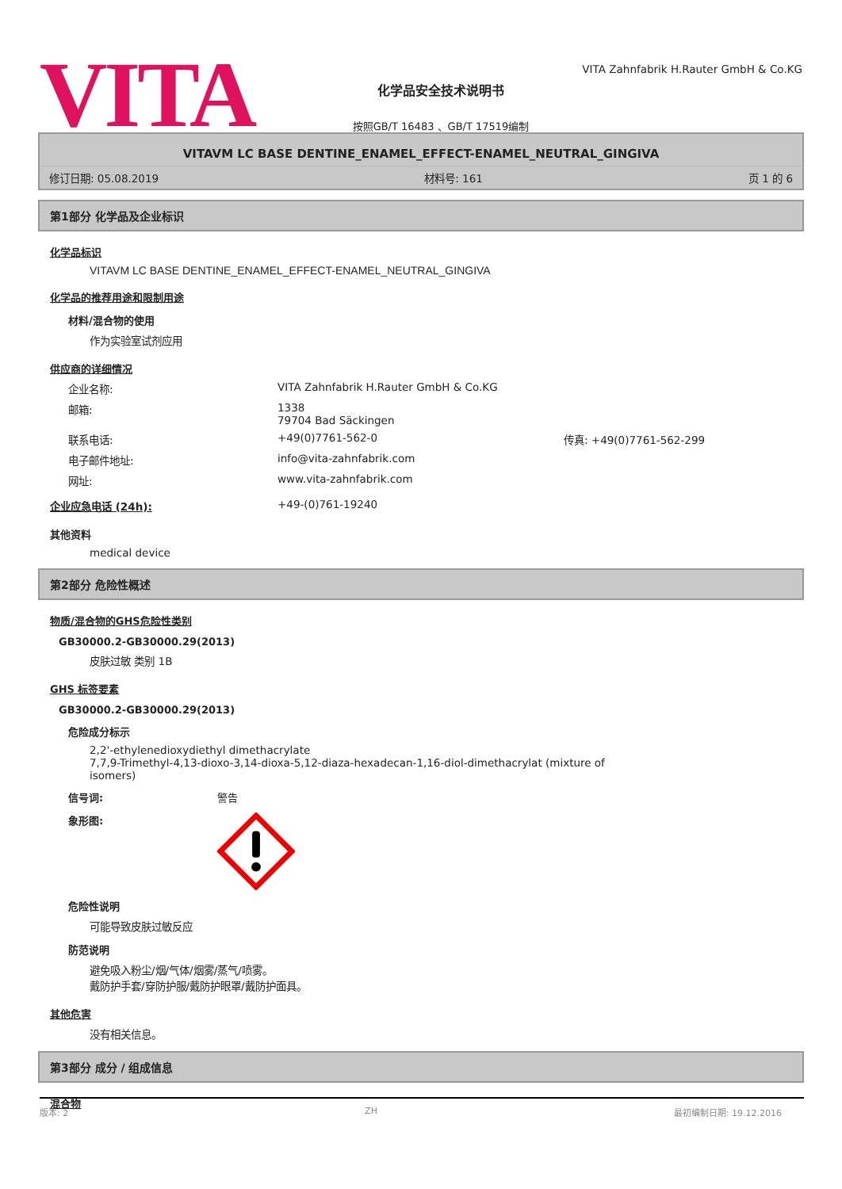VITA
化学品安全技术说明书
按照GB/T 16483 、GB/T 17519编制
VITA Zahnfabrik H.Rauter GmbH & Co.KG
VITAVM LC BASE DENTINE_ENAMEL_EFFECT-ENAMEL_NEUTRAL_GINGIVA
修订日期: 05.08.2019 材料号: 161 页 1 的 6
第1部分 化学品及企业标识
化学品标识
VITAVM LC BASE DENTINE_ENAMEL_EFFECT-ENAMEL_NEUTRAL_GINGIVA
化学品的推荐用途和限制用途
材料/混合物的使用
作为实验室试剂应用
供应商的详细情况
企业名称: VITA Zahnfabrik H.Rauter GmbH & Co.KG
邮箱: 1338
79704 Bad Säckingen
联系电话: +49(0)7761-562-0 传真: +49(0)7761-562-299
电子邮件地址: info@vita-zahnfabrik.com
网址: www.vita-zahnfabrik.com
企业应急电话 (24h): +49-(0)761-19240
其他资料
medical device
第2部分 危险性概述
物质/混合物的GHS危险性类别
GB30000.2-GB30000.29(2013)
皮肤过敏 类别 1B
GHS 标签要素
GB30000.2-GB30000.29(2013)
危险成分标示
2,2'-ethylenedioxydiethyl dimethacrylate
7,7,9-Trimethyl-4,13-dioxo-3,14-dioxa-5,12-diaza-hexadecan-1,16-diol-dimethacrylat (mixture of
isomers)
信号词: 警告
象形图:
危险性说明
可能导致皮肤过敏反应
防范说明
避免吸入粉尘/烟/气体/烟雾/蒸气/喷雾。
戴防护手套/穿防护服/戴防护眼罩/戴防护面具。
其他危害
没有相关信息。
第3部分 成分 / 组成信息
混合物
版本: 2 ZH 最初编制日期: 19.12.2016